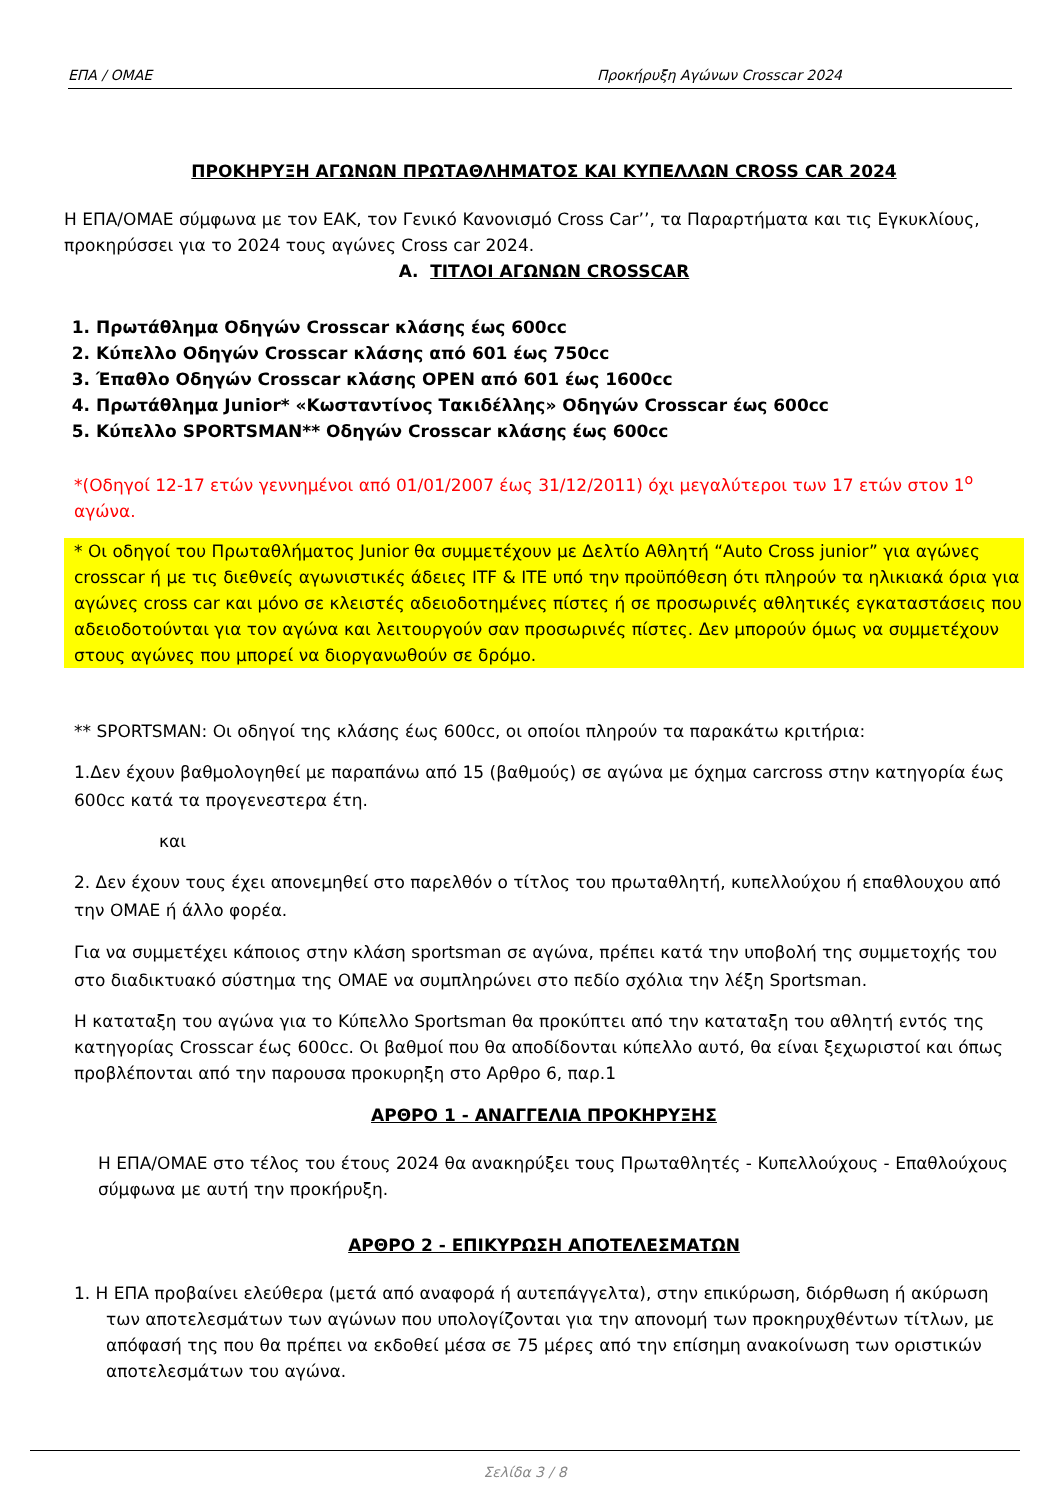ΕΠΑ / ΟΜΑΕ Προκήρυξη Αγώνων Crosscar 2024
ΠΡΟΚΗΡΥΞΗ ΑΓΩΝΩΝ ΠΡΩΤΑΘΛΗΜΑΤΟΣ ΚΑΙ ΚΥΠΕΛΛΩΝ CROSS CAR 2024
Η ΕΠΑ/ΟΜΑΕ σύμφωνα με τον ΕΑΚ, τον Γενικό Κανονισμό Cross Car’’, τα Παραρτήματα και τις Εγκυκλίους, προκηρύσσει για το 2024 τους αγώνες Cross car 2024.
Α. ΤΙΤΛΟΙ ΑΓΩΝΩΝ CROSSCAR
1. Πρωτάθλημα Οδηγών Crosscar κλάσης έως 600cc
2. Κύπελλο Οδηγών Crosscar κλάσης από 601 έως 750cc
3. Έπαθλο Οδηγών Crosscar κλάσης OPEN από 601 έως 1600cc
4. Πρωτάθλημα Junior* «Κωσταντίνος Τακιδέλλης» Οδηγών Crosscar έως 600cc
5. Κύπελλο SPORTSMAN** Οδηγών Crosscar κλάσης έως 600cc
*(Οδηγοί 12-17 ετών γεννημένοι από 01/01/2007 έως 31/12/2011) όχι μεγαλύτεροι των 17 ετών στον 1<sup>ο</sup> αγώνα.
* Οι οδηγοί του Πρωταθλήματος Junior θα συμμετέχουν με Δελτίο Αθλητή “Auto Cross junior” για αγώνες crosscar ή με τις διεθνείς αγωνιστικές άδειες ITF & ITE υπό την προϋπόθεση ότι πληρούν τα ηλικιακά όρια για αγώνες cross car και μόνο σε κλειστές αδειοδοτημένες πίστες ή σε προσωρινές αθλητικές εγκαταστάσεις που αδειοδοτούνται για τον αγώνα και λειτουργούν σαν προσωρινές πίστες. Δεν μπορούν όμως να συμμετέχουν στους αγώνες που μπορεί να διοργανωθούν σε δρόμο.
** SPORTSMAN: Οι οδηγοί της κλάσης έως 600cc, οι οποίοι πληρούν τα παρακάτω κριτήρια:
1.Δεν έχουν βαθμολογηθεί με παραπάνω από 15 (βαθμούς) σε αγώνα με όχημα carcross στην κατηγορία έως 600cc κατά τα προγενεστερα έτη.
και
2. Δεν έχουν τους έχει απονεμηθεί στο παρελθόν ο τίτλος του πρωταθλητή, κυπελλούχου ή επαθλουχου από την ΟΜΑΕ ή άλλο φορέα.
Για να συμμετέχει κάποιος στην κλάση sportsman σε αγώνα, πρέπει κατά την υποβολή της συμμετοχής του στο διαδικτυακό σύστημα της ΟΜΑΕ να συμπληρώνει στο πεδίο σχόλια την λέξη Sportsman.
Η καταταξη του αγώνα για το Κύπελλο Sportsman θα προκύπτει από την καταταξη του αθλητή εντός της κατηγορίας Crosscar έως 600cc. Οι βαθμοί που θα αποδίδονται κύπελλο αυτό, θα είναι ξεχωριστοί και όπως προβλέπονται από την παρουσα προκυρηξη στο Αρθρο 6, παρ.1
ΑΡΘΡΟ 1 - ΑΝΑΓΓΕΛΙΑ ΠΡΟΚΗΡΥΞΗΣ
Η ΕΠΑ/ΟΜΑΕ στο τέλος του έτους 2024 θα ανακηρύξει τους Πρωταθλητές - Κυπελλούχους - Επαθλούχους σύμφωνα με αυτή την προκήρυξη.
ΑΡΘΡΟ 2 - ΕΠΙΚΥΡΩΣΗ ΑΠΟΤΕΛΕΣΜΑΤΩΝ
1. Η ΕΠΑ προβαίνει ελεύθερα (μετά από αναφορά ή αυτεπάγγελτα), στην επικύρωση, διόρθωση ή ακύρωση των αποτελεσμάτων των αγώνων που υπολογίζονται για την απονομή των προκηρυχθέντων τίτλων, με απόφασή της που θα πρέπει να εκδοθεί μέσα σε 75 μέρες από την επίσημη ανακοίνωση των οριστικών αποτελεσμάτων του αγώνα.
Σελίδα 3 / 8